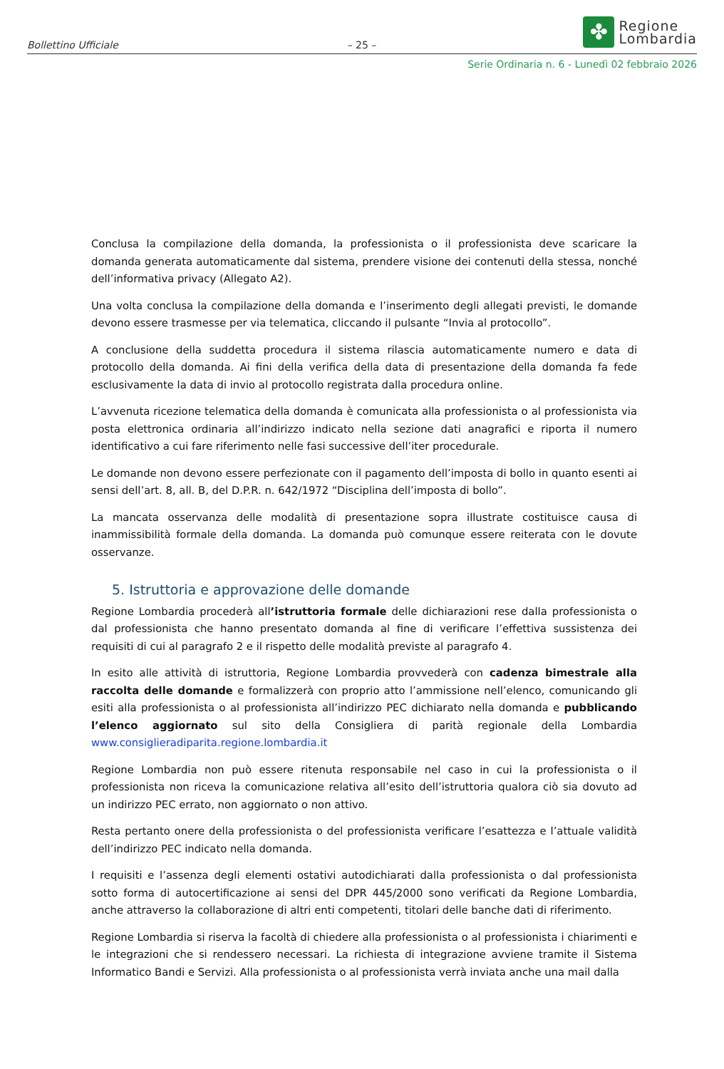Bollettino Ufficiale
– 25 –
✤
Regione
Lombardia
Serie Ordinaria n. 6 - Lunedì 02 febbraio 2026
Conclusa la compilazione della domanda, la professionista o il professionista deve scaricare la domanda generata automaticamente dal sistema, prendere visione dei contenuti della stessa, nonché dell’informativa privacy (Allegato A2).
Una volta conclusa la compilazione della domanda e l’inserimento degli allegati previsti, le domande devono essere trasmesse per via telematica, cliccando il pulsante “Invia al protocollo”.
A conclusione della suddetta procedura il sistema rilascia automaticamente numero e data di protocollo della domanda. Ai fini della verifica della data di presentazione della domanda fa fede esclusivamente la data di invio al protocollo registrata dalla procedura online.
L’avvenuta ricezione telematica della domanda è comunicata alla professionista o al professionista via posta elettronica ordinaria all’indirizzo indicato nella sezione dati anagrafici e riporta il numero identificativo a cui fare riferimento nelle fasi successive dell’iter procedurale.
Le domande non devono essere perfezionate con il pagamento dell’imposta di bollo in quanto esenti ai sensi dell’art. 8, all. B, del D.P.R. n. 642/1972 “Disciplina dell’imposta di bollo”.
La mancata osservanza delle modalità di presentazione sopra illustrate costituisce causa di inammissibilità formale della domanda. La domanda può comunque essere reiterata con le dovute osservanze.
5. Istruttoria e approvazione delle domande
Regione Lombardia procederà all’istruttoria formale delle dichiarazioni rese dalla professionista o dal professionista che hanno presentato domanda al fine di verificare l’effettiva sussistenza dei requisiti di cui al paragrafo 2 e il rispetto delle modalità previste al paragrafo 4.
In esito alle attività di istruttoria, Regione Lombardia provvederà con cadenza bimestrale alla raccolta delle domande e formalizzerà con proprio atto l’ammissione nell’elenco, comunicando gli esiti alla professionista o al professionista all’indirizzo PEC dichiarato nella domanda e pubblicando l’elenco aggiornato sul sito della Consigliera di parità regionale della Lombardia www.consiglieradiparita.regione.lombardia.it
Regione Lombardia non può essere ritenuta responsabile nel caso in cui la professionista o il professionista non riceva la comunicazione relativa all’esito dell’istruttoria qualora ciò sia dovuto ad un indirizzo PEC errato, non aggiornato o non attivo.
Resta pertanto onere della professionista o del professionista verificare l’esattezza e l’attuale validità dell’indirizzo PEC indicato nella domanda.
I requisiti e l’assenza degli elementi ostativi autodichiarati dalla professionista o dal professionista sotto forma di autocertificazione ai sensi del DPR 445/2000 sono verificati da Regione Lombardia, anche attraverso la collaborazione di altri enti competenti, titolari delle banche dati di riferimento.
Regione Lombardia si riserva la facoltà di chiedere alla professionista o al professionista i chiarimenti e le integrazioni che si rendessero necessari. La richiesta di integrazione avviene tramite il Sistema Informatico Bandi e Servizi. Alla professionista o al professionista verrà inviata anche una mail dalla